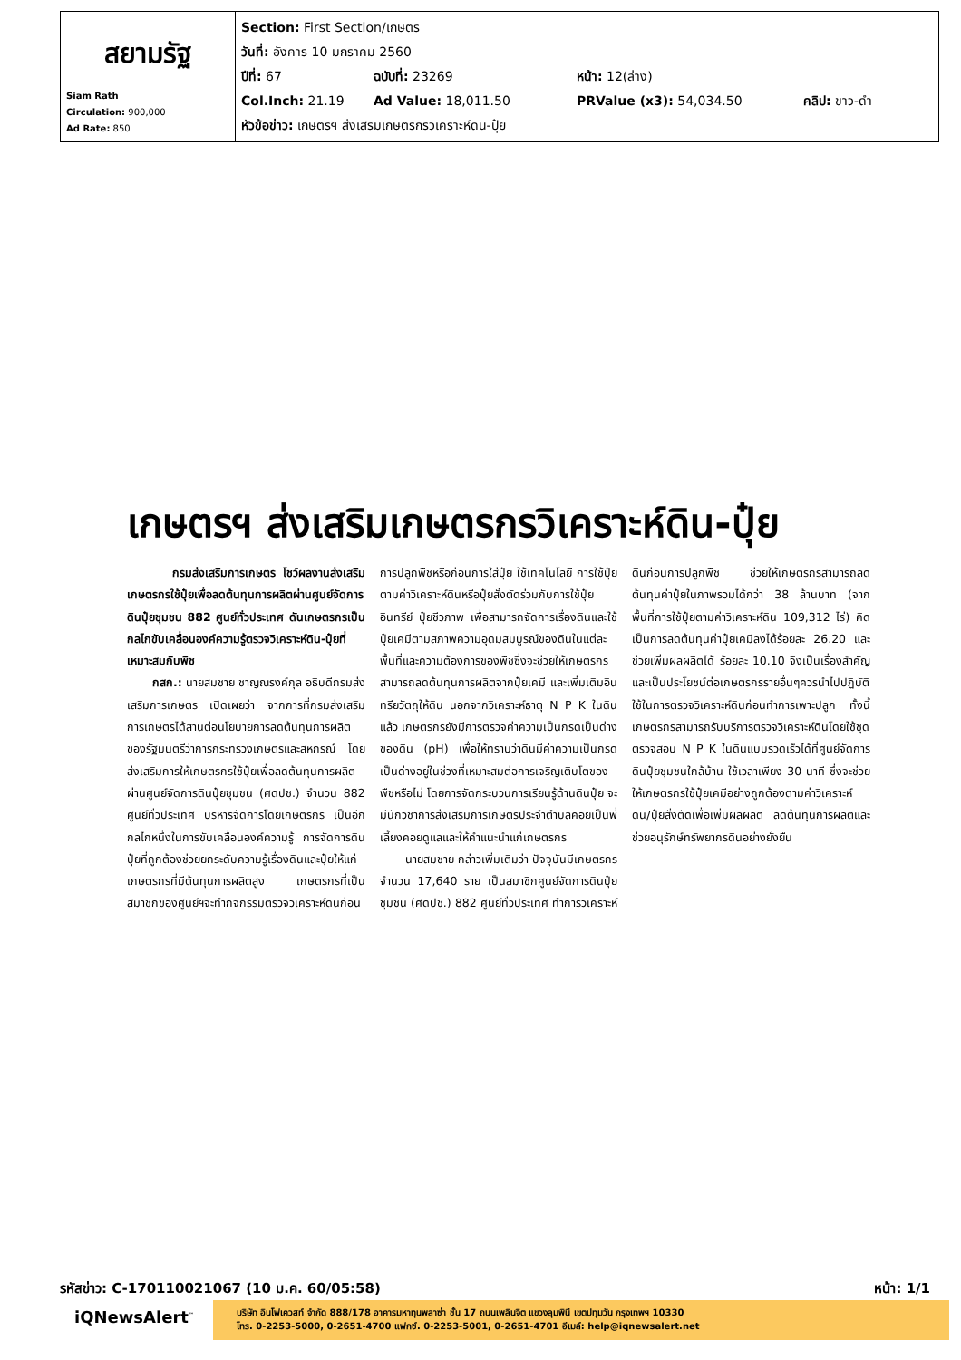| สยามรัฐ Siam Rath Circulation: 900,000 Ad Rate: 850 | Section: First Section/เกษตร วันที่: อังคาร 10 มกราคม 2560 ปีที่: 67 ฉบับที่: 23269 หน้า: 12(ล่าง) Col.Inch: 21.19 Ad Value: 18,011.50 PRValue (x3): 54,034.50 คลิป: ขาว-ดำ หัวข้อข่าว: เกษตรฯ ส่งเสริมเกษตรกรวิเคราะห์ดิน-ปุ๋ย |
เกษตรฯ ส่งเสริมเกษตรกรวิเคราะห์ดิน-ปุ๋ย
กรมส่งเสริมการเกษตร โชว์ผลงานส่งเสริมเกษตรกรใช้ปุ๋ยเพื่อลดต้นทุนการผลิตผ่านศูนย์จัดการดินปุ๋ยชุมชน 882 ศูนย์ทั่วประเทศ ดันเกษตรกรเป็นกลไกขับเคลื่อนองค์ความรู้ตรวจวิเคราะห์ดิน-ปุ๋ยที่เหมาะสมกับพืช
กสก.: นายสมชาย ชาญณรงค์กุล อธิบดีกรมส่งเสริมการเกษตร เปิดเผยว่า จากการที่กรมส่งเสริมการเกษตรได้สานต่อนโยบายการลดต้นทุนการผลิตของรัฐมนตรีว่าการกระทรวงเกษตรและสหกรณ์ โดยส่งเสริมการให้เกษตรกรใช้ปุ๋ยเพื่อลดต้นทุนการผลิต ผ่านศูนย์จัดการดินปุ๋ยชุมชน (ศดปช.) จำนวน 882 ศูนย์ทั่วประเทศ บริหารจัดการโดยเกษตรกร เป็นอีกกลไกหนึ่งในการขับเคลื่อนองค์ความรู้ การจัดการดินปุ๋ยที่ถูกต้องช่วยยกระดับความรู้เรื่องดินและปุ๋ยให้แก่เกษตรกรที่มีต้นทุนการผลิตสูง เกษตรกรที่เป็นสมาชิกของศูนย์ฯจะทำกิจกรรมตรวจวิเคราะห์ดินก่อนการปลูกพืชหรือก่อนการใส่ปุ๋ย ใช้เทคโนโลยี การใช้ปุ๋ยตามค่าวิเคราะห์ดินหรือปุ๋ยสั่งตัดร่วมกับการใช้ปุ๋ยอินทรีย์ ปุ๋ยชีวภาพ เพื่อสามารถจัดการเรื่องดินและใช้ปุ๋ยเคมีตามสภาพความอุดมสมบูรณ์ของดินในแต่ละพื้นที่และความต้องการของพืชซึ่งจะช่วยให้เกษตรกรสามารถลดต้นทุนการผลิตจากปุ๋ยเคมี และเพิ่มเติมอินทรียวัตถุให้ดิน นอกจากวิเคราะห์ธาตุ N P K ในดินแล้ว เกษตรกรยังมีการตรวจค่าความเป็นกรดเป็นด่างของดิน (pH) เพื่อให้ทราบว่าดินมีค่าความเป็นกรดเป็นด่างอยู่ในช่วงที่เหมาะสมต่อการเจริญเติบโตของพืชหรือไม่ โดยการจัดกระบวนการเรียนรู้ด้านดินปุ๋ย จะมีนักวิชาการส่งเสริมการเกษตรประจำตำบลคอยเป็นพี่เลี้ยงคอยดูแลและให้คำแนะนำแก่เกษตรกร
นายสมชาย กล่าวเพิ่มเติมว่า ปัจจุบันมีเกษตรกร จำนวน 17,640 ราย เป็นสมาชิกศูนย์จัดการดินปุ๋ยชุมชน (ศดปช.) 882 ศูนย์ทั่วประเทศ ทำการวิเคราะห์ดินก่อนการปลูกพืช ช่วยให้เกษตรกรสามารถลดต้นทุนค่าปุ๋ยในภาพรวมได้กว่า 38 ล้านบาท (จากพื้นที่การใช้ปุ๋ยตามค่าวิเคราะห์ดิน 109,312 ไร่) คิดเป็นการลดต้นทุนค่าปุ๋ยเคมีลงได้ร้อยละ 26.20 และช่วยเพิ่มผลผลิตได้ ร้อยละ 10.10 จึงเป็นเรื่องสำคัญและเป็นประโยชน์ต่อเกษตรกรรายอื่นๆควรนำไปปฏิบัติใช้ในการตรวจวิเคราะห์ดินก่อนทำการเพาะปลูก ทั้งนี้ เกษตรกรสามารถรับบริการตรวจวิเคราะห์ดินโดยใช้ชุดตรวจสอบ N P K ในดินแบบรวดเร็วได้ที่ศูนย์จัดการดินปุ๋ยชุมชนใกล้บ้าน ใช้เวลาเพียง 30 นาที ซึ่งจะช่วยให้เกษตรกรใช้ปุ๋ยเคมีอย่างถูกต้องตามค่าวิเคราะห์ดิน/ปุ๋ยสั่งตัดเพื่อเพิ่มผลผลิต ลดต้นทุนการผลิตและช่วยอนุรักษ์ทรัพยากรดินอย่างยั่งยืน
รหัสข่าว: C-170110021067 (10 ม.ค. 60/05:58) หน้า: 1/1
iQNewsAlert<sup>™</sup>
บริษัท อินโฟเควสท์ จำกัด 888/178 อาคารมหาทุนพลาซ่า ชั้น 17 ถนนเพลินจิต แขวงลุมพินี เขตปทุมวัน กรุงเทพฯ 10330
โทร. 0-2253-5000, 0-2651-4700 แฟกซ์. 0-2253-5001, 0-2651-4701 อีเมล์: help@iqnewsalert.net